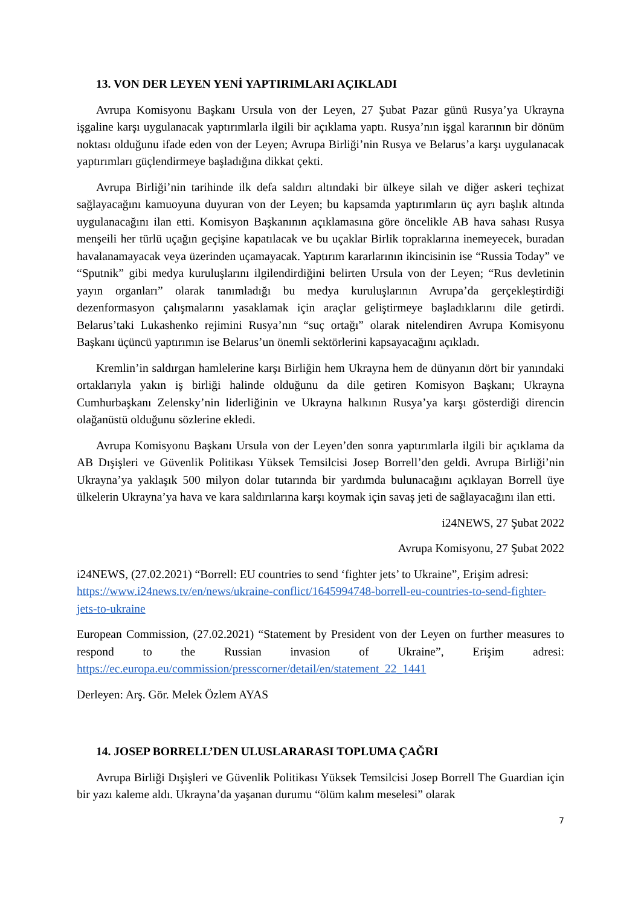13. VON DER LEYEN YENİ YAPTIRIMLARI AÇIKLADI
Avrupa Komisyonu Başkanı Ursula von der Leyen, 27 Şubat Pazar günü Rusya’ya Ukrayna işgaline karşı uygulanacak yaptırımlarla ilgili bir açıklama yaptı. Rusya’nın işgal kararının bir dönüm noktası olduğunu ifade eden von der Leyen; Avrupa Birliği’nin Rusya ve Belarus’a karşı uygulanacak yaptırımları güçlendirmeye başladığına dikkat çekti.
Avrupa Birliği’nin tarihinde ilk defa saldırı altındaki bir ülkeye silah ve diğer askeri teçhizat sağlayacağını kamuoyuna duyuran von der Leyen; bu kapsamda yaptırımların üç ayrı başlık altında uygulanacağını ilan etti. Komisyon Başkanının açıklamasına göre öncelikle AB hava sahası Rusya menşeili her türlü uçağın geçişine kapatılacak ve bu uçaklar Birlik topraklarına inemeyecek, buradan havalanamayacak veya üzerinden uçamayacak. Yaptırım kararlarının ikincisinin ise “Russia Today” ve “Sputnik” gibi medya kuruluşlarını ilgilendirdiğini belirten Ursula von der Leyen; “Rus devletinin yayın organları” olarak tanımladığı bu medya kuruluşlarının Avrupa’da gerçekleştirdiği dezenformasyon çalışmalarını yasaklamak için araçlar geliştirmeye başladıklarını dile getirdi. Belarus’taki Lukashenko rejimini Rusya’nın “suç ortağı” olarak nitelendiren Avrupa Komisyonu Başkanı üçüncü yaptırımın ise Belarus’un önemli sektörlerini kapsayacağını açıkladı.
Kremlin’in saldırgan hamlelerine karşı Birliğin hem Ukrayna hem de dünyanın dört bir yanındaki ortaklarıyla yakın iş birliği halinde olduğunu da dile getiren Komisyon Başkanı; Ukrayna Cumhurbaşkanı Zelensky’nin liderliğinin ve Ukrayna halkının Rusya’ya karşı gösterdiği direncin olağanüstü olduğunu sözlerine ekledi.
Avrupa Komisyonu Başkanı Ursula von der Leyen’den sonra yaptırımlarla ilgili bir açıklama da AB Dışişleri ve Güvenlik Politikası Yüksek Temsilcisi Josep Borrell’den geldi. Avrupa Birliği’nin Ukrayna’ya yaklaşık 500 milyon dolar tutarında bir yardımda bulunacağını açıklayan Borrell üye ülkelerin Ukrayna’ya hava ve kara saldırılarına karşı koymak için savaş jeti de sağlayacağını ilan etti.
i24NEWS, 27 Şubat 2022
Avrupa Komisyonu, 27 Şubat 2022
i24NEWS, (27.02.2021) “Borrell: EU countries to send ‘fighter jets’ to Ukraine”, Erişim adresi: https://www.i24news.tv/en/news/ukraine-conflict/1645994748-borrell-eu-countries-to-send-fighter-jets-to-ukraine
European Commission, (27.02.2021) “Statement by President von der Leyen on further measures to respond to the Russian invasion of Ukraine”, Erişim adresi: https://ec.europa.eu/commission/presscorner/detail/en/statement_22_1441
Derleyen: Arş. Gör. Melek Özlem AYAS
14. JOSEP BORRELL’DEN ULUSLARARASI TOPLUMA ÇAĞRI
Avrupa Birliği Dışişleri ve Güvenlik Politikası Yüksek Temsilcisi Josep Borrell The Guardian için bir yazı kaleme aldı. Ukrayna’da yaşanan durumu “ölüm kalım meselesi” olarak
7